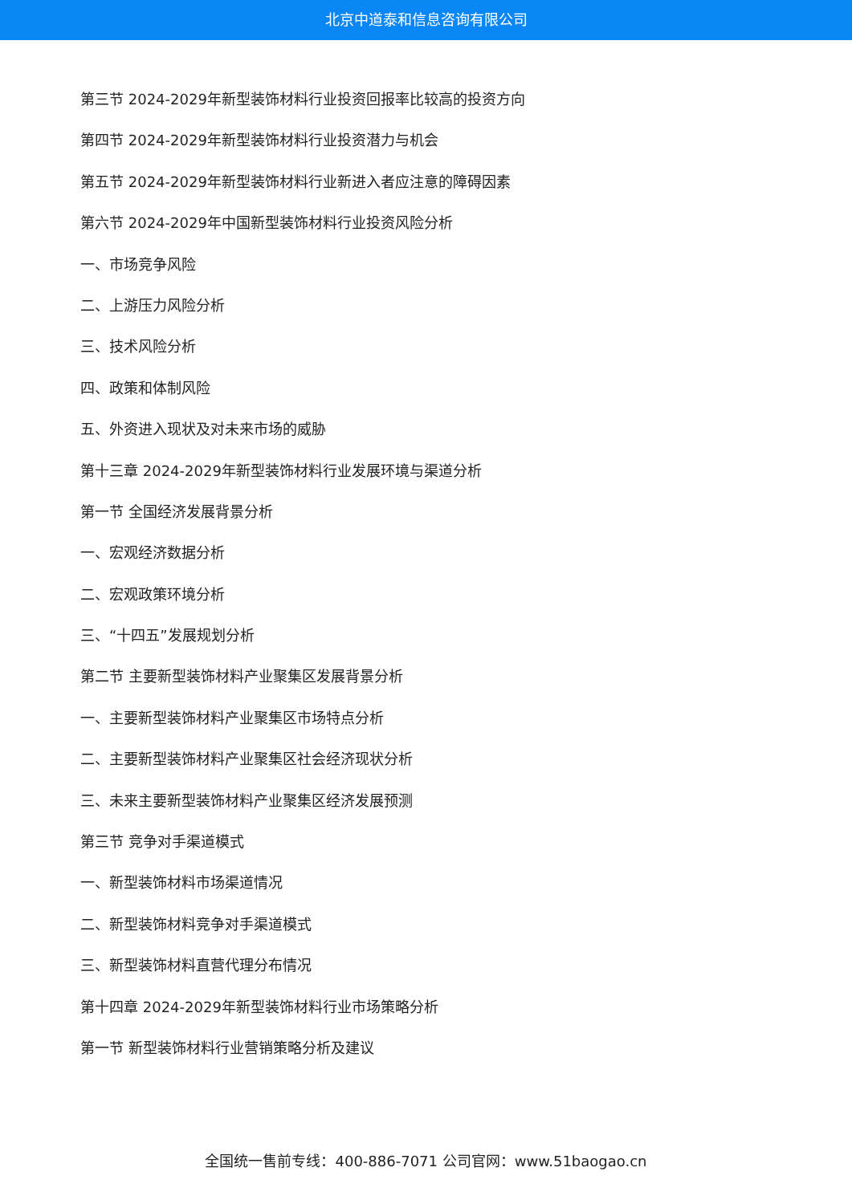北京中道泰和信息咨询有限公司
第三节 2024-2029年新型装饰材料行业投资回报率比较高的投资方向
第四节 2024-2029年新型装饰材料行业投资潜力与机会
第五节 2024-2029年新型装饰材料行业新进入者应注意的障碍因素
第六节 2024-2029年中国新型装饰材料行业投资风险分析
一、市场竞争风险
二、上游压力风险分析
三、技术风险分析
四、政策和体制风险
五、外资进入现状及对未来市场的威胁
第十三章 2024-2029年新型装饰材料行业发展环境与渠道分析
第一节 全国经济发展背景分析
一、宏观经济数据分析
二、宏观政策环境分析
三、“十四五”发展规划分析
第二节 主要新型装饰材料产业聚集区发展背景分析
一、主要新型装饰材料产业聚集区市场特点分析
二、主要新型装饰材料产业聚集区社会经济现状分析
三、未来主要新型装饰材料产业聚集区经济发展预测
第三节 竞争对手渠道模式
一、新型装饰材料市场渠道情况
二、新型装饰材料竞争对手渠道模式
三、新型装饰材料直营代理分布情况
第十四章 2024-2029年新型装饰材料行业市场策略分析
第一节 新型装饰材料行业营销策略分析及建议
全国统一售前专线：400-886-7071 公司官网：www.51baogao.cn